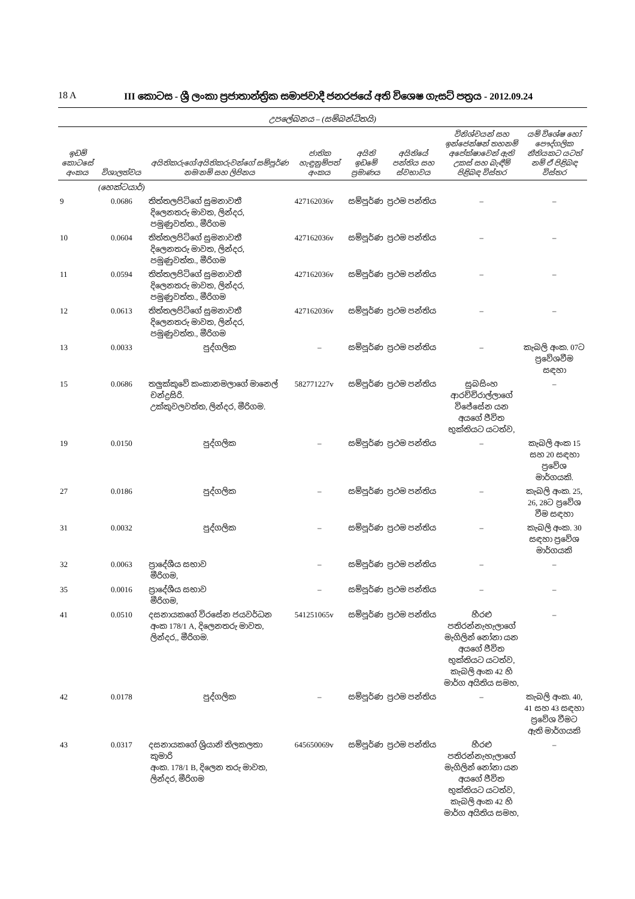18 A III කොටස - ශ්‍රී ලංකා ප්‍රජාතාන්ත්‍රික සමාජවාදී ජනරජයේ අති විශෙෂ ගැසට් පත්‍රය - 2012.09.24
උපලේඛනය – (සම්බන්ධිතයි)
| ඉඩම් කොටසේ අංකය | විශාලත්වය | අයිතිකරුගේ/අයිතිකරුවන්ගේ සම්පූර්ණ නම/නම් සහ ලිපිනය | ජාතික හැඳුනුම්පත් අංකය | අයිති ඉඩමේ ප්‍රමාණය | අයිතියේ පන්තිය සහ ස්වභාවය | විනිශ්චයන් සහ ඉන්ජෙන්ෂන් තහනම් අපේක්ෂාවෙන් ඇති උකස් සහ බැඳීම් පිළිබඳ විස්තර | යම් විශේෂ හෝ පෞද්ගලික නීතියකට යටත් නම් ඒ පිළිබඳ විස්තර |
| --- | --- | --- | --- | --- | --- | --- | --- |
| | (හෙක්ටයාර්) | | | | | | |
| 9 | 0.0686 | තිත්තලපිටිගේ සුමනාවතී දිලෙනතරු මාවත, ලින්දර, පමුණුවත්ත., මීරිගම | 427162036v | සම්පූර්ණ | ප්‍රථම පන්තිය | – | – |
| 10 | 0.0604 | තිත්තලපිටිගේ සුමනාවතී දිලෙනතරු මාවත, ලින්දර, පමුණුවත්ත., මීරිගම | 427162036v | සම්පූර්ණ | ප්‍රථම පන්තිය | – | – |
| 11 | 0.0594 | තිත්තලපිටිගේ සුමනාවතී දිලෙනතරු මාවත, ලින්දර, පමුණුවත්ත., මීරිගම | 427162036v | සම්පූර්ණ | ප්‍රථම පන්තිය | – | – |
| 12 | 0.0613 | තිත්තලපිටිගේ සුමනාවතී දිලෙනතරු මාවත, ලින්දර, පමුණුවත්ත., මීරිගම | 427162036v | සම්පූර්ණ | ප්‍රථම පන්තිය | – | – |
| 13 | 0.0033 | පුද්ගලික | – | සම්පූර්ණ | ප්‍රථම පන්තිය | – | කැබලි අංක. 07ට ප්‍රවේශවීම සඳහා |
| 15 | 0.0686 | තලුක්කුවේ කංකානමලාගේ මානෙල් චන්ද්‍රසිරි. උක්කුවලවත්ත, ලින්දර, මීරිගම. | 582771227v | සම්පූර්ණ | ප්‍රථම පන්තිය | සුබසිංහ ආරච්චිරාල්ලාගේ විජේසේන යන අයගේ ජීවිත භුක්තියට යටත්ව, | – |
| 19 | 0.0150 | පුද්ගලික | – | සම්පූර්ණ | ප්‍රථම පන්තිය | – | කැබලි අංක 15 සහ 20 සඳහා ප්‍රවේශ මාර්ගයකි. |
| 27 | 0.0186 | පුද්ගලික | – | සම්පූර්ණ | ප්‍රථම පන්තිය | – | කැබලි අංක. 25, 26, 28ට ප්‍රවේශ වීම සඳහා |
| 31 | 0.0032 | පුද්ගලික | – | සම්පූර්ණ | ප්‍රථම පන්තිය | – | කැබලි අංක. 30 සඳහා ප්‍රවේශ මාර්ගයකි |
| 32 | 0.0063 | ප්‍රාදේශීය සභාව මීරිගම, | – | සම්පූර්ණ | ප්‍රථම පන්තිය | – | – |
| 35 | 0.0016 | ප්‍රාදේශීය සභාව මීරිගම, | – | සම්පූර්ණ | ප්‍රථම පන්තිය | – | – |
| 41 | 0.0510 | දසනායකගේ විරසේන ජයවර්ධන අංක 178/1 A, දිලෙනතරු මාවත, ලින්දර,, මීරිගම. | 541251065v | සම්පූර්ණ | ප්‍රථම පන්තිය | හීරළු පතිරන්නැහැලාගේ මැගිලින් නෝනා යන අයගේ ජීවිත භුක්තියට යටත්ව, කැබලි අංක 42 හි මාර්ග අයිතිය සමහ, | – |
| 42 | 0.0178 | පුද්ගලික | – | සම්පූර්ණ | ප්‍රථම පන්තිය | – | කැබලි අංක. 40, 41 සහ 43 සඳහා ප්‍රවේශ වීමට ඇති මාර්ගයකි |
| 43 | 0.0317 | දසනායකගේ ශ්‍රියානි තිලකලතා කුමාරි අංක. 178/1 B, දිලෙන තරු මාවත, ලින්දර, මීරිගම | 645650069v | සම්පූර්ණ | ප්‍රථම පන්තිය | හීරළු පතිරන්නැහැලාගේ මැගිලින් නෝනා යන අයගේ ජීවිත භුක්තියට යටත්ව, කැබලි අංක 42 හි මාර්ග අයිතිය සමහ, | – |